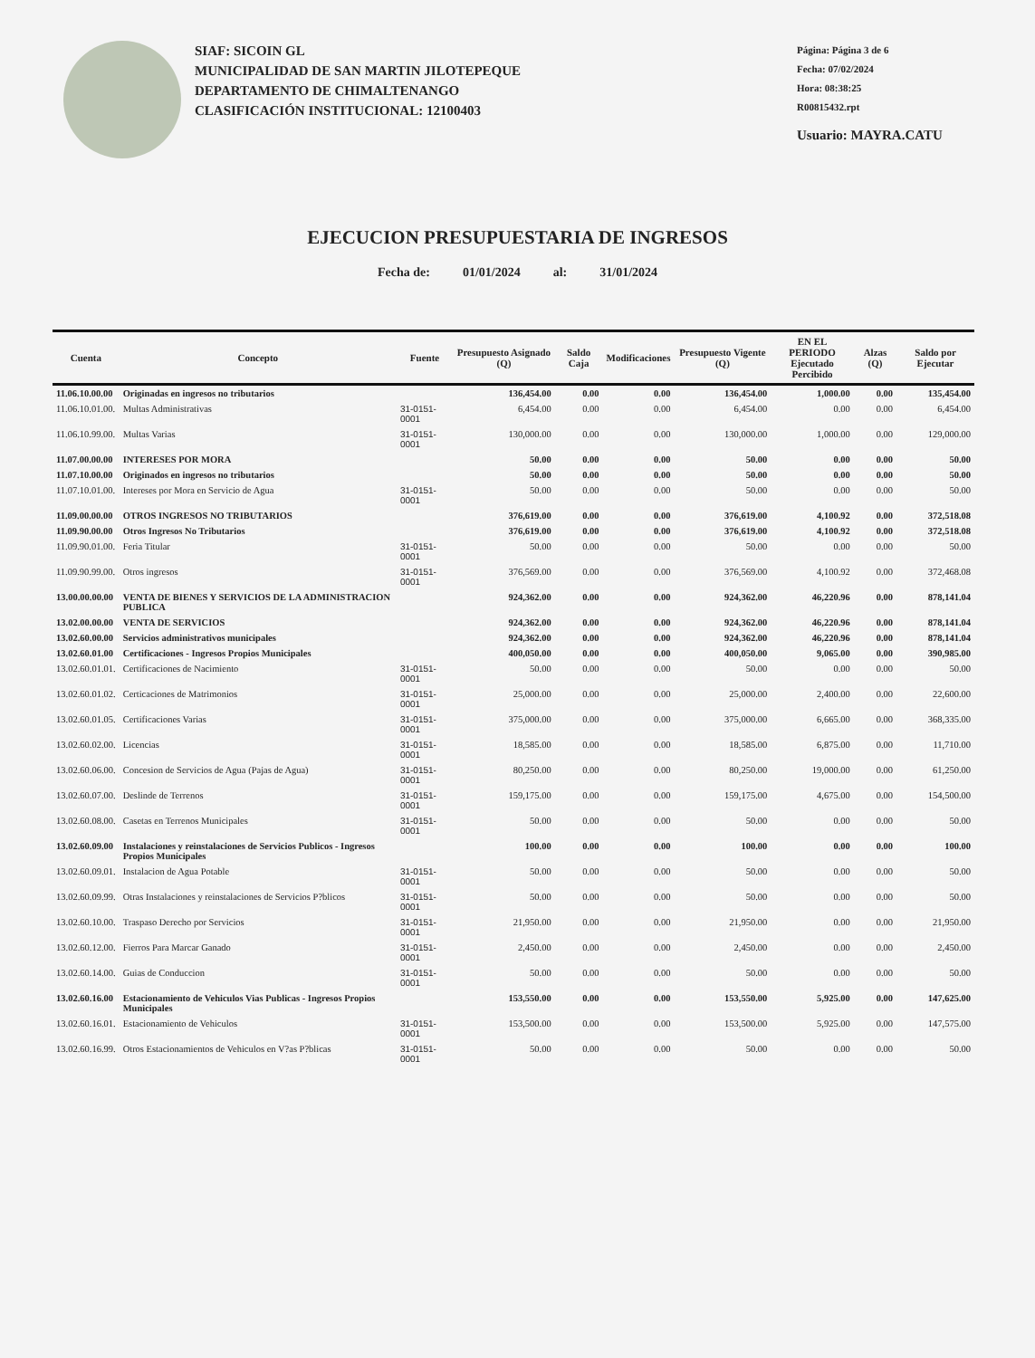SIAF: SICOIN GL
MUNICIPALIDAD DE SAN MARTIN JILOTEPEQUE
DEPARTAMENTO DE CHIMALTENANGO
CLASIFICACIÓN INSTITUCIONAL: 12100403
Página: Página 3 de 6
Fecha: 07/02/2024
Hora: 08:38:25
R00815432.rpt
Usuario: MAYRA.CATU
EJECUCION PRESUPUESTARIA DE INGRESOS
Fecha de: 01/01/2024 al: 31/01/2024
| Cuenta | Concepto | Fuente | Presupuesto Asignado (Q) | Saldo Caja | Modificaciones | Presupuesto Vigente (Q) | EN EL PERIODO Ejecutado Percibido | Alzas (Q) | Saldo por Ejecutar |
| --- | --- | --- | --- | --- | --- | --- | --- | --- | --- |
| 11.06.10.00.00 | Originadas en ingresos no tributarios | | 136,454.00 | 0.00 | 0.00 | 136,454.00 | 1,000.00 | 0.00 | 135,454.00 |
| 11.06.10.01.00. | Multas Administrativas | 31-0151-0001 | 6,454.00 | 0.00 | 0.00 | 6,454.00 | 0.00 | 0.00 | 6,454.00 |
| 11.06.10.99.00. | Multas Varias | 31-0151-0001 | 130,000.00 | 0.00 | 0.00 | 130,000.00 | 1,000.00 | 0.00 | 129,000.00 |
| 11.07.00.00.00 | INTERESES POR MORA | | 50.00 | 0.00 | 0.00 | 50.00 | 0.00 | 0.00 | 50.00 |
| 11.07.10.00.00 | Originados en ingresos no tributarios | | 50.00 | 0.00 | 0.00 | 50.00 | 0.00 | 0.00 | 50.00 |
| 11.07.10.01.00. | Intereses por Mora en Servicio de Agua | 31-0151-0001 | 50.00 | 0.00 | 0.00 | 50.00 | 0.00 | 0.00 | 50.00 |
| 11.09.00.00.00 | OTROS INGRESOS NO TRIBUTARIOS | | 376,619.00 | 0.00 | 0.00 | 376,619.00 | 4,100.92 | 0.00 | 372,518.08 |
| 11.09.90.00.00 | Otros Ingresos No Tributarios | | 376,619.00 | 0.00 | 0.00 | 376,619.00 | 4,100.92 | 0.00 | 372,518.08 |
| 11.09.90.01.00. | Feria Titular | 31-0151-0001 | 50.00 | 0.00 | 0.00 | 50.00 | 0.00 | 0.00 | 50.00 |
| 11.09.90.99.00. | Otros ingresos | 31-0151-0001 | 376,569.00 | 0.00 | 0.00 | 376,569.00 | 4,100.92 | 0.00 | 372,468.08 |
| 13.00.00.00.00 | VENTA DE BIENES Y SERVICIOS DE LA ADMINISTRACION PUBLICA | | 924,362.00 | 0.00 | 0.00 | 924,362.00 | 46,220.96 | 0.00 | 878,141.04 |
| 13.02.00.00.00 | VENTA DE SERVICIOS | | 924,362.00 | 0.00 | 0.00 | 924,362.00 | 46,220.96 | 0.00 | 878,141.04 |
| 13.02.60.00.00 | Servicios administrativos municipales | | 924,362.00 | 0.00 | 0.00 | 924,362.00 | 46,220.96 | 0.00 | 878,141.04 |
| 13.02.60.01.00 | Certificaciones - Ingresos Propios Municipales | | 400,050.00 | 0.00 | 0.00 | 400,050.00 | 9,065.00 | 0.00 | 390,985.00 |
| 13.02.60.01.01. | Certificaciones de Nacimiento | 31-0151-0001 | 50.00 | 0.00 | 0.00 | 50.00 | 0.00 | 0.00 | 50.00 |
| 13.02.60.01.02. | Certicaciones de Matrimonios | 31-0151-0001 | 25,000.00 | 0.00 | 0.00 | 25,000.00 | 2,400.00 | 0.00 | 22,600.00 |
| 13.02.60.01.05. | Certificaciones Varias | 31-0151-0001 | 375,000.00 | 0.00 | 0.00 | 375,000.00 | 6,665.00 | 0.00 | 368,335.00 |
| 13.02.60.02.00. | Licencias | 31-0151-0001 | 18,585.00 | 0.00 | 0.00 | 18,585.00 | 6,875.00 | 0.00 | 11,710.00 |
| 13.02.60.06.00. | Concesion de Servicios de Agua (Pajas de Agua) | 31-0151-0001 | 80,250.00 | 0.00 | 0.00 | 80,250.00 | 19,000.00 | 0.00 | 61,250.00 |
| 13.02.60.07.00. | Deslinde de Terrenos | 31-0151-0001 | 159,175.00 | 0.00 | 0.00 | 159,175.00 | 4,675.00 | 0.00 | 154,500.00 |
| 13.02.60.08.00. | Casetas en Terrenos Municipales | 31-0151-0001 | 50.00 | 0.00 | 0.00 | 50.00 | 0.00 | 0.00 | 50.00 |
| 13.02.60.09.00 | Instalaciones y reinstalaciones de Servicios Publicos - Ingresos Propios Municipales | | 100.00 | 0.00 | 0.00 | 100.00 | 0.00 | 0.00 | 100.00 |
| 13.02.60.09.01. | Instalacion de Agua Potable | 31-0151-0001 | 50.00 | 0.00 | 0.00 | 50.00 | 0.00 | 0.00 | 50.00 |
| 13.02.60.09.99. | Otras Instalaciones y reinstalaciones de Servicios P?blicos | 31-0151-0001 | 50.00 | 0.00 | 0.00 | 50.00 | 0.00 | 0.00 | 50.00 |
| 13.02.60.10.00. | Traspaso Derecho por Servicios | 31-0151-0001 | 21,950.00 | 0.00 | 0.00 | 21,950.00 | 0.00 | 0.00 | 21,950.00 |
| 13.02.60.12.00. | Fierros Para Marcar Ganado | 31-0151-0001 | 2,450.00 | 0.00 | 0.00 | 2,450.00 | 0.00 | 0.00 | 2,450.00 |
| 13.02.60.14.00. | Guias de Conduccion | 31-0151-0001 | 50.00 | 0.00 | 0.00 | 50.00 | 0.00 | 0.00 | 50.00 |
| 13.02.60.16.00 | Estacionamiento de Vehiculos Vias Publicas - Ingresos Propios Municipales | | 153,550.00 | 0.00 | 0.00 | 153,550.00 | 5,925.00 | 0.00 | 147,625.00 |
| 13.02.60.16.01. | Estacionamiento de Vehiculos | 31-0151-0001 | 153,500.00 | 0.00 | 0.00 | 153,500.00 | 5,925.00 | 0.00 | 147,575.00 |
| 13.02.60.16.99. | Otros Estacionamientos de Vehiculos en V?as P?blicas | 31-0151-0001 | 50.00 | 0.00 | 0.00 | 50.00 | 0.00 | 0.00 | 50.00 |